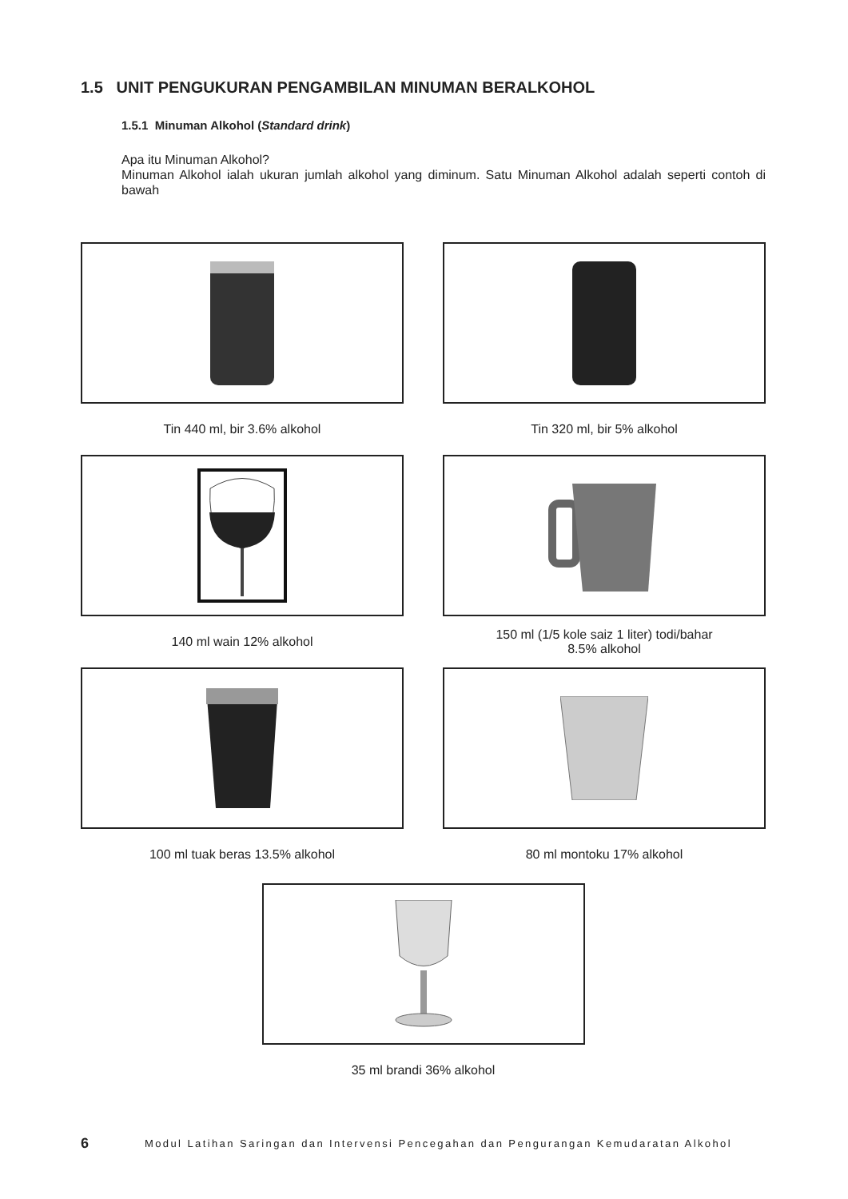1.5 UNIT PENGUKURAN PENGAMBILAN MINUMAN BERALKOHOL
1.5.1 Minuman Alkohol (Standard drink)
Apa itu Minuman Alkohol?
Minuman Alkohol ialah ukuran jumlah alkohol yang diminum. Satu Minuman Alkohol adalah seperti contoh di bawah
Tin 440 ml, bir 3.6% alkohol
Tin 320 ml, bir 5% alkohol
140 ml wain 12% alkohol
150 ml (1/5 kole saiz 1 liter) todi/bahar
8.5% alkohol
100 ml tuak beras 13.5% alkohol
80 ml montoku 17% alkohol
35 ml brandi 36% alkohol
6 Modul Latihan Saringan dan Intervensi Pencegahan dan Pengurangan Kemudaratan Alkohol